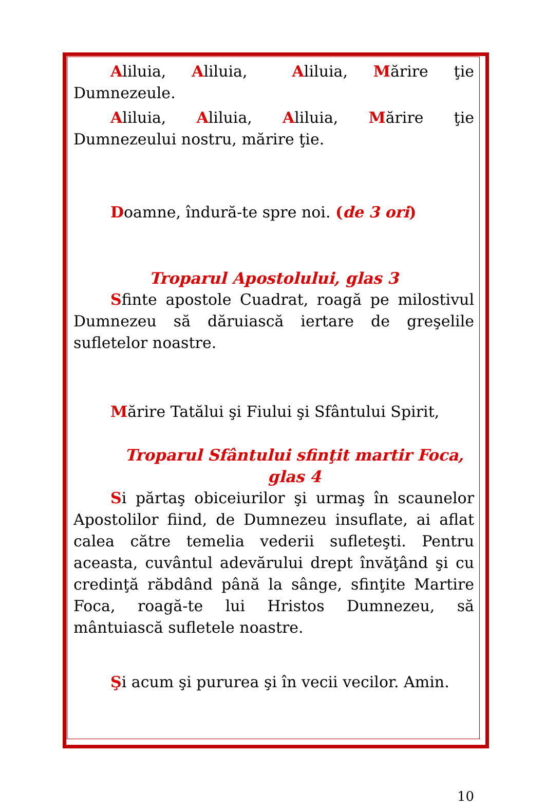Aliluia, Aliluia, Aliluia, Mărire ţie Dumnezeule.
Aliluia, Aliluia, Aliluia, Mărire ţie Dumnezeului nostru, mărire ţie.
Doamne, îndură-te spre noi. (de 3 ori)
Troparul Apostolului, glas 3
Sfinte apostole Cuadrat, roagă pe milostivul Dumnezeu să dăruiască iertare de greşelile sufletelor noastre.
Mărire Tatălui şi Fiului şi Sfântului Spirit,
Troparul Sfântului sfinţit martir Foca, glas 4
Si părtaş obiceiurilor şi urmaş în scaunelor Apostolilor fiind, de Dumnezeu insuflate, ai aflat calea către temelia vederii sufleteşti. Pentru aceasta, cuvântul adevărului drept învăţând şi cu credinţă răbdând până la sânge, sfinţite Martire Foca, roagă-te lui Hristos Dumnezeu, să mântuiască sufletele noastre.
Şi acum şi pururea şi în vecii vecilor. Amin.
10